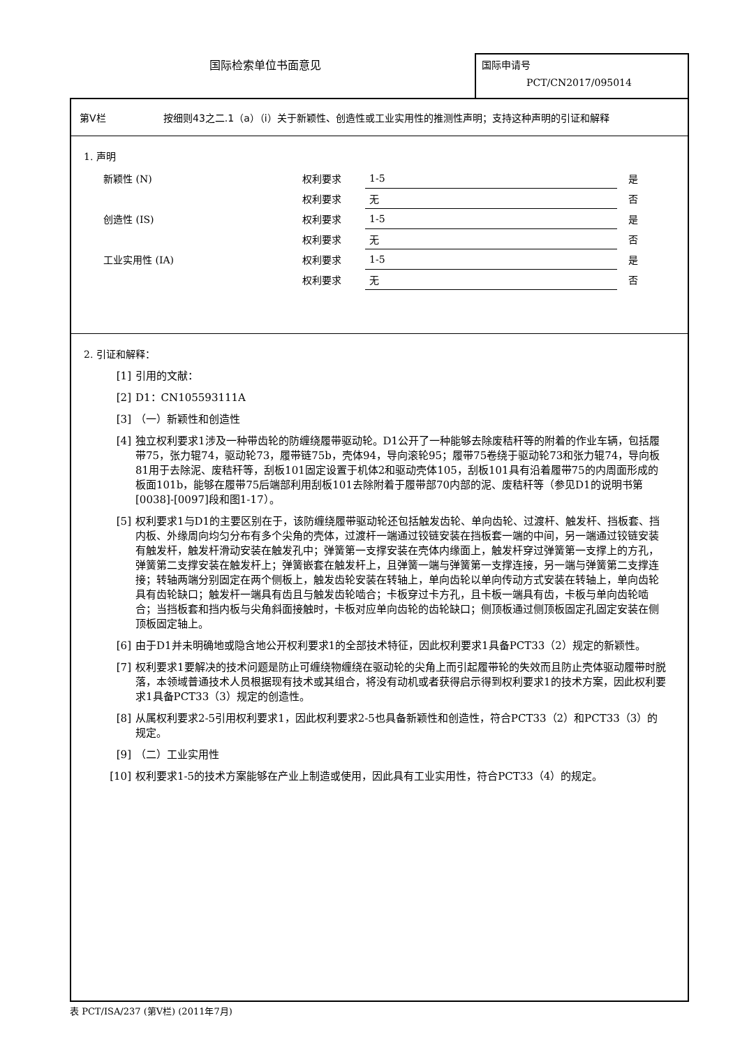国际检索单位书面意见
国际申请号
PCT/CN2017/095014
第V栏 按细则43之二.1（a）（i）关于新颖性、创造性或工业实用性的推测性声明；支持这种声明的引证和解释
1. 声明
| 新颖性 (N) | 权利要求 | 1-5 | 是 |
| | 权利要求 | 无 | 否 |
| 创造性 (IS) | 权利要求 | 1-5 | 是 |
| | 权利要求 | 无 | 否 |
| 工业实用性 (IA) | 权利要求 | 1-5 | 是 |
| | 权利要求 | 无 | 否 |
2. 引证和解释：
[1] 引用的文献：
[2] D1：CN105593111A
[3] （一）新颖性和创造性
[4] 独立权利要求1涉及一种带齿轮的防缠绕履带驱动轮。D1公开了一种能够去除废秸秆等的附着的作业车辆，包括履带75，张力辊74，驱动轮73，履带链75b，壳体94，导向滚轮95；履带75卷绕于驱动轮73和张力辊74，导向板81用于去除泥、废秸秆等，刮板101固定设置于机体2和驱动壳体105，刮板101具有沿着履带75的内周面形成的板面101b，能够在履带75后端部利用刮板101去除附着于履带部70内部的泥、废秸秆等（参见D1的说明书第[0038]-[0097]段和图1-17）。
[5] 权利要求1与D1的主要区别在于，该防缠绕履带驱动轮还包括触发齿轮、单向齿轮、过渡杆、触发杆、挡板套、挡内板、外缘周向均匀分布有多个尖角的壳体，过渡杆一端通过铰链安装在挡板套一端的中间，另一端通过铰链安装有触发杆，触发杆滑动安装在触发孔中；弹簧第一支撑安装在壳体内缘面上，触发杆穿过弹簧第一支撑上的方孔，弹簧第二支撑安装在触发杆上；弹簧嵌套在触发杆上，且弹簧一端与弹簧第一支撑连接，另一端与弹簧第二支撑连接；转轴两端分别固定在两个侧板上，触发齿轮安装在转轴上，单向齿轮以单向传动方式安装在转轴上，单向齿轮具有齿轮缺口；触发杆一端具有齿且与触发齿轮啮合；卡板穿过卡方孔，且卡板一端具有齿，卡板与单向齿轮啮合；当挡板套和挡内板与尖角斜面接触时，卡板对应单向齿轮的齿轮缺口；侧顶板通过侧顶板固定孔固定安装在侧顶板固定轴上。
[6] 由于D1并未明确地或隐含地公开权利要求1的全部技术特征，因此权利要求1具备PCT33（2）规定的新颖性。
[7] 权利要求1要解决的技术问题是防止可缠绕物缠绕在驱动轮的尖角上而引起履带轮的失效而且防止壳体驱动履带时脱落，本领域普通技术人员根据现有技术或其组合，将没有动机或者获得启示得到权利要求1的技术方案，因此权利要求1具备PCT33（3）规定的创造性。
[8] 从属权利要求2-5引用权利要求1，因此权利要求2-5也具备新颖性和创造性，符合PCT33（2）和PCT33（3）的规定。
[9] （二）工业实用性
[10] 权利要求1-5的技术方案能够在产业上制造或使用，因此具有工业实用性，符合PCT33（4）的规定。
表 PCT/ISA/237 (第V栏) (2011年7月)